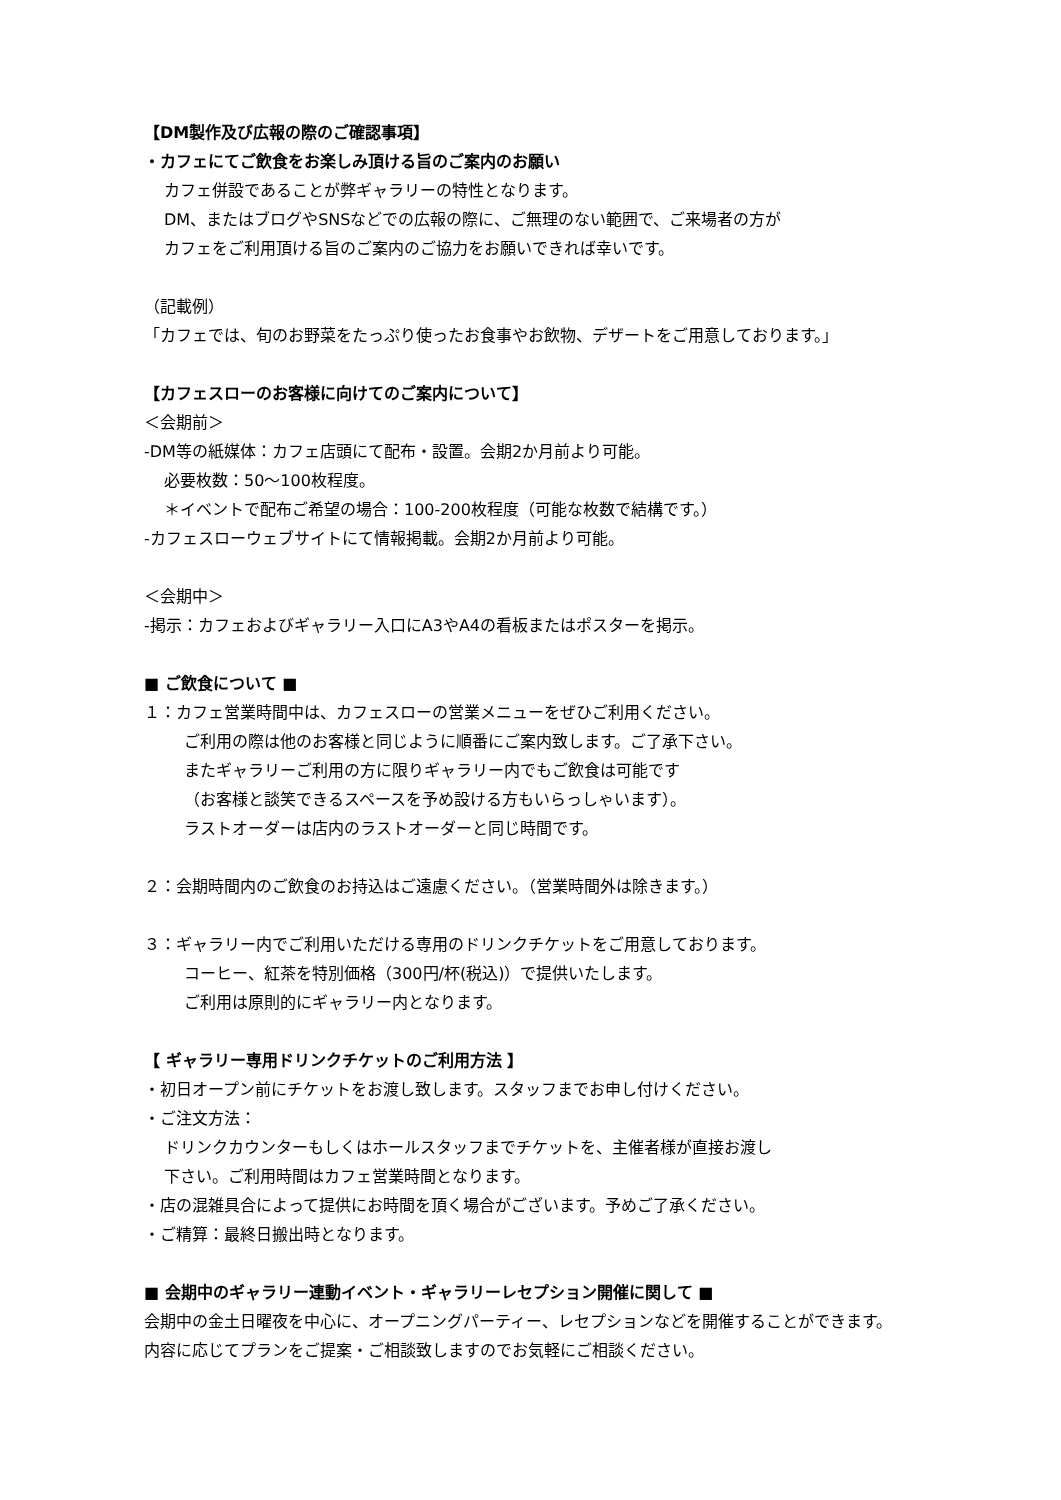【DM製作及び広報の際のご確認事項】
・カフェにてご飲食をお楽しみ頂ける旨のご案内のお願い
カフェ併設であることが弊ギャラリーの特性となります。
DM、またはブログやSNSなどでの広報の際に、ご無理のない範囲で、ご来場者の方が
カフェをご利用頂ける旨のご案内のご協力をお願いできれば幸いです。
（記載例）
「カフェでは、旬のお野菜をたっぷり使ったお食事やお飲物、デザートをご用意しております。」
【カフェスローのお客様に向けてのご案内について】
＜会期前＞
-DM等の紙媒体：カフェ店頭にて配布・設置。会期2か月前より可能。
必要枚数：50～100枚程度。
＊イベントで配布ご希望の場合：100-200枚程度（可能な枚数で結構です。）
-カフェスローウェブサイトにて情報掲載。会期2か月前より可能。
＜会期中＞
-掲示：カフェおよびギャラリー入口にA3やA4の看板またはポスターを掲示。
■ ご飲食について ■
１：カフェ営業時間中は、カフェスローの営業メニューをぜひご利用ください。
ご利用の際は他のお客様と同じように順番にご案内致します。ご了承下さい。
またギャラリーご利用の方に限りギャラリー内でもご飲食は可能です
（お客様と談笑できるスペースを予め設ける方もいらっしゃいます）。
ラストオーダーは店内のラストオーダーと同じ時間です。
２：会期時間内のご飲食のお持込はご遠慮ください。（営業時間外は除きます。）
３：ギャラリー内でご利用いただける専用のドリンクチケットをご用意しております。
コーヒー、紅茶を特別価格（300円/杯(税込)）で提供いたします。
ご利用は原則的にギャラリー内となります。
【 ギャラリー専用ドリンクチケットのご利用方法 】
・初日オープン前にチケットをお渡し致します。スタッフまでお申し付けください。
・ご注文方法：
ドリンクカウンターもしくはホールスタッフまでチケットを、主催者様が直接お渡し
下さい。ご利用時間はカフェ営業時間となります。
・店の混雑具合によって提供にお時間を頂く場合がございます。予めご了承ください。
・ご精算：最終日搬出時となります。
■ 会期中のギャラリー連動イベント・ギャラリーレセプション開催に関して ■
会期中の金土日曜夜を中心に、オープニングパーティー、レセプションなどを開催することができます。
内容に応じてプランをご提案・ご相談致しますのでお気軽にご相談ください。